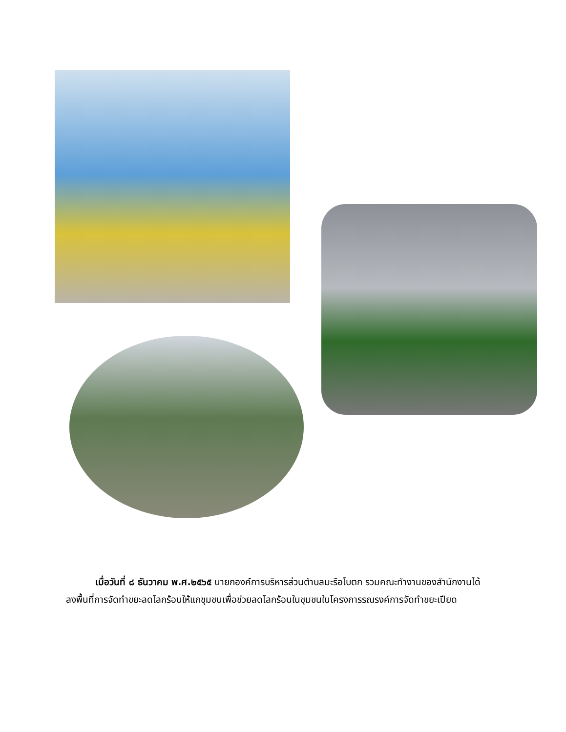เมื่อวันที่ ๘ ธันวาคม พ.ศ.๒๕๖๕ นายกองค์การบริหารส่วนตำบลมะรือโบตก รวมคณะทำงานของสำนักงานได้ลงพื้นที่การจัดทำขยะลดโลกร้อนให้แกชุมชนเพื่อช่วยลดโลกร้อนในชุมชนในโครงการรณรงค์การจัดทำขยะเปียด